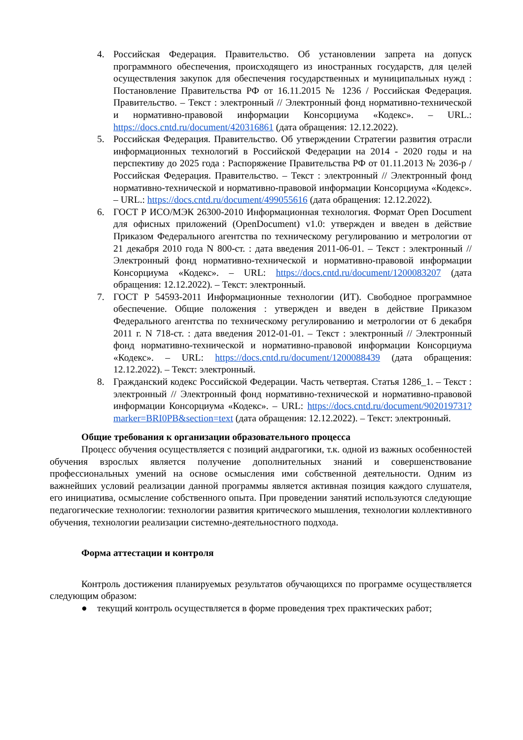4. Российская Федерация. Правительство. Об установлении запрета на допуск программного обеспечения, происходящего из иностранных государств, для целей осуществления закупок для обеспечения государственных и муниципальных нужд : Постановление Правительства РФ от 16.11.2015 № 1236 / Российская Федерация. Правительство. – Текст : электронный // Электронный фонд нормативно-технической и нормативно-правовой информации Консорциума «Кодекс». – URL.: https://docs.cntd.ru/document/420316861 (дата обращения: 12.12.2022).
5. Российская Федерация. Правительство. Об утверждении Стратегии развития отрасли информационных технологий в Российской Федерации на 2014 - 2020 годы и на перспективу до 2025 года : Распоряжение Правительства РФ от 01.11.2013 № 2036-р / Российская Федерация. Правительство. – Текст : электронный // Электронный фонд нормативно-технической и нормативно-правовой информации Консорциума «Кодекс». – URL.: https://docs.cntd.ru/document/499055616 (дата обращения: 12.12.2022).
6. ГОСТ Р ИСО/МЭК 26300-2010 Информационная технология. Формат Open Document для офисных приложений (OpenDocument) v1.0: утвержден и введен в действие Приказом Федерального агентства по техническому регулированию и метрологии от 21 декабря 2010 года N 800-ст. : дата введения 2011-06-01. – Текст : электронный // Электронный фонд нормативно-технической и нормативно-правовой информации Консорциума «Кодекс». – URL: https://docs.cntd.ru/document/1200083207 (дата обращения: 12.12.2022). – Текст: электронный.
7. ГОСТ Р 54593-2011 Информационные технологии (ИТ). Свободное программное обеспечение. Общие положения : утвержден и введен в действие Приказом Федерального агентства по техническому регулированию и метрологии от 6 декабря 2011 г. N 718-ст. : дата введения 2012-01-01. – Текст : электронный // Электронный фонд нормативно-технической и нормативно-правовой информации Консорциума «Кодекс». – URL: https://docs.cntd.ru/document/1200088439 (дата обращения: 12.12.2022). – Текст: электронный.
8. Гражданский кодекс Российской Федерации. Часть четвертая. Статья 1286_1. – Текст : электронный // Электронный фонд нормативно-технической и нормативно-правовой информации Консорциума «Кодекс». – URL: https://docs.cntd.ru/document/902019731?marker=BRI0PB&section=text (дата обращения: 12.12.2022). – Текст: электронный.
Общие требования к организации образовательного процесса
Процесс обучения осуществляется с позиций андрагогики, т.к. одной из важных особенностей обучения взрослых является получение дополнительных знаний и совершенствование профессиональных умений на основе осмысления ими собственной деятельности. Одним из важнейших условий реализации данной программы является активная позиция каждого слушателя, его инициатива, осмысление собственного опыта. При проведении занятий используются следующие педагогические технологии: технологии развития критического мышления, технологии коллективного обучения, технологии реализации системно-деятельностного подхода.
Форма аттестации и контроля
Контроль достижения планируемых результатов обучающихся по программе осуществляется следующим образом:
● текущий контроль осуществляется в форме проведения трех практических работ;